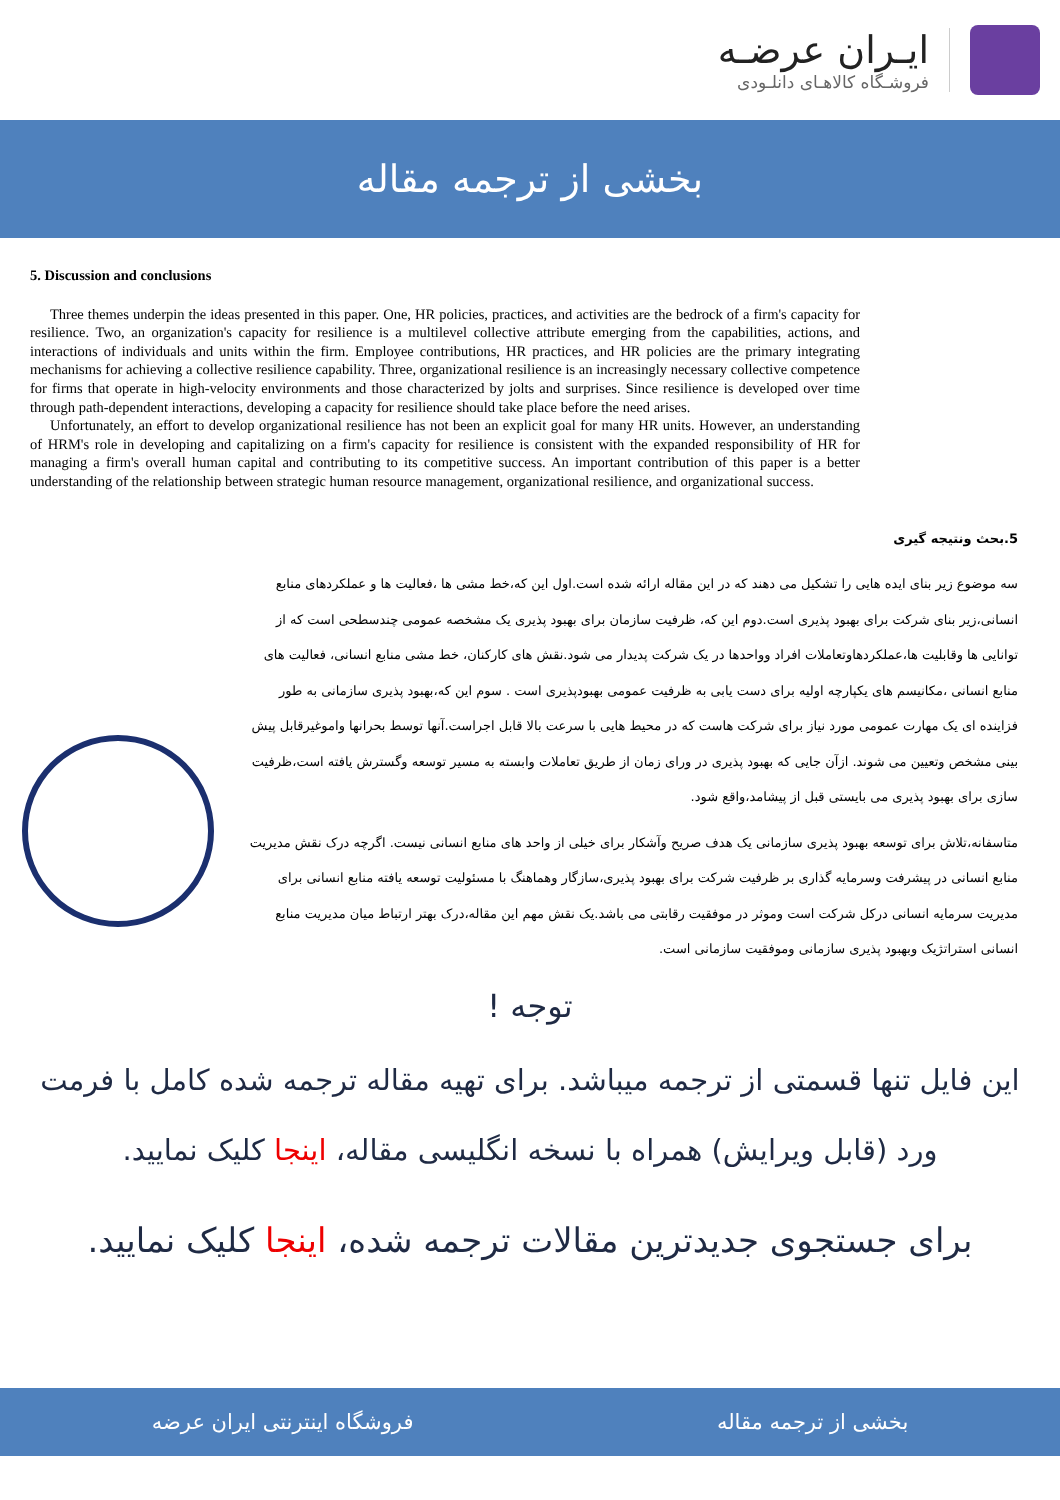ایـران عرضـه
فروشـگاه کالاهـای دانلـودی
بخشی از ترجمه مقاله
5. Discussion and conclusions
Three themes underpin the ideas presented in this paper. One, HR policies, practices, and activities are the bedrock of a firm's capacity for resilience. Two, an organization's capacity for resilience is a multilevel collective attribute emerging from the capabilities, actions, and interactions of individuals and units within the firm. Employee contributions, HR practices, and HR policies are the primary integrating mechanisms for achieving a collective resilience capability. Three, organizational resilience is an increasingly necessary collective competence for firms that operate in high-velocity environments and those characterized by jolts and surprises. Since resilience is developed over time through path-dependent interactions, developing a capacity for resilience should take place before the need arises.
Unfortunately, an effort to develop organizational resilience has not been an explicit goal for many HR units. However, an understanding of HRM's role in developing and capitalizing on a firm's capacity for resilience is consistent with the expanded responsibility of HR for managing a firm's overall human capital and contributing to its competitive success. An important contribution of this paper is a better understanding of the relationship between strategic human resource management, organizational resilience, and organizational success.
5.بحث ونتیجه گیری
سه موضوع زیر بنای ایده هایی را تشکیل می دهند که در این مقاله ارائه شده است.اول این که،خط مشی ها ،فعالیت ها و عملکردهای منابع انسانی،زیر بنای شرکت برای بهبود پذیری است.دوم این که، ظرفیت سازمان برای بهبود پذیری یک مشخصه عمومی چندسطحی است که از توانایی ها وقابلیت ها،عملکردهاوتعاملات افراد وواحدها در یک شرکت پدیدار می شود.نقش های کارکنان، خط مشی منابع انسانی، فعالیت های منابع انسانی ،مکانیسم های یکپارچه اولیه برای دست یابی به ظرفیت عمومی بهبودپذیری است . سوم این که،بهبود پذیری سازمانی به طور فزاینده ای یک مهارت عمومی مورد نیاز برای شرکت هاست که در محیط هایی با سرعت بالا قابل اجراست.آنها توسط بحرانها واموغیرقابل پیش بینی مشخص وتعیین می شوند. ازآن جایی که بهبود پذیری در ورای زمان از طریق تعاملات وابسته به مسیر توسعه وگسترش یافته است،ظرفیت سازی برای بهبود پذیری می بایستی قبل از پیشامد،واقع شود.
متاسفانه،تلاش برای توسعه بهبود پذیری سازمانی یک هدف صریح وآشکار برای خیلی از واحد های منابع انسانی نیست. اگرچه درک نقش مدیریت منابع انسانی در پیشرفت وسرمایه گذاری بر ظرفیت شرکت برای بهبود پذیری،سازگار وهماهنگ با مسئولیت توسعه یافته منابع انسانی برای مدیریت سرمایه انسانی درکل شرکت است وموثر در موفقیت رقابتی می باشد.یک نقش مهم این مقاله،درک بهتر ارتباط میان مدیریت منابع انسانی استراتژیک وبهبود پذیری سازمانی وموفقیت سازمانی است.
توجه !
این فایل تنها قسمتی از ترجمه میباشد. برای تهیه مقاله ترجمه شده کامل با فرمت ورد (قابل ویرایش) همراه با نسخه انگلیسی مقاله، اینجا کلیک نمایید.
برای جستجوی جدیدترین مقالات ترجمه شده، اینجا کلیک نمایید.
فروشگاه اینترنتی ایران عرضه بخشی از ترجمه مقاله